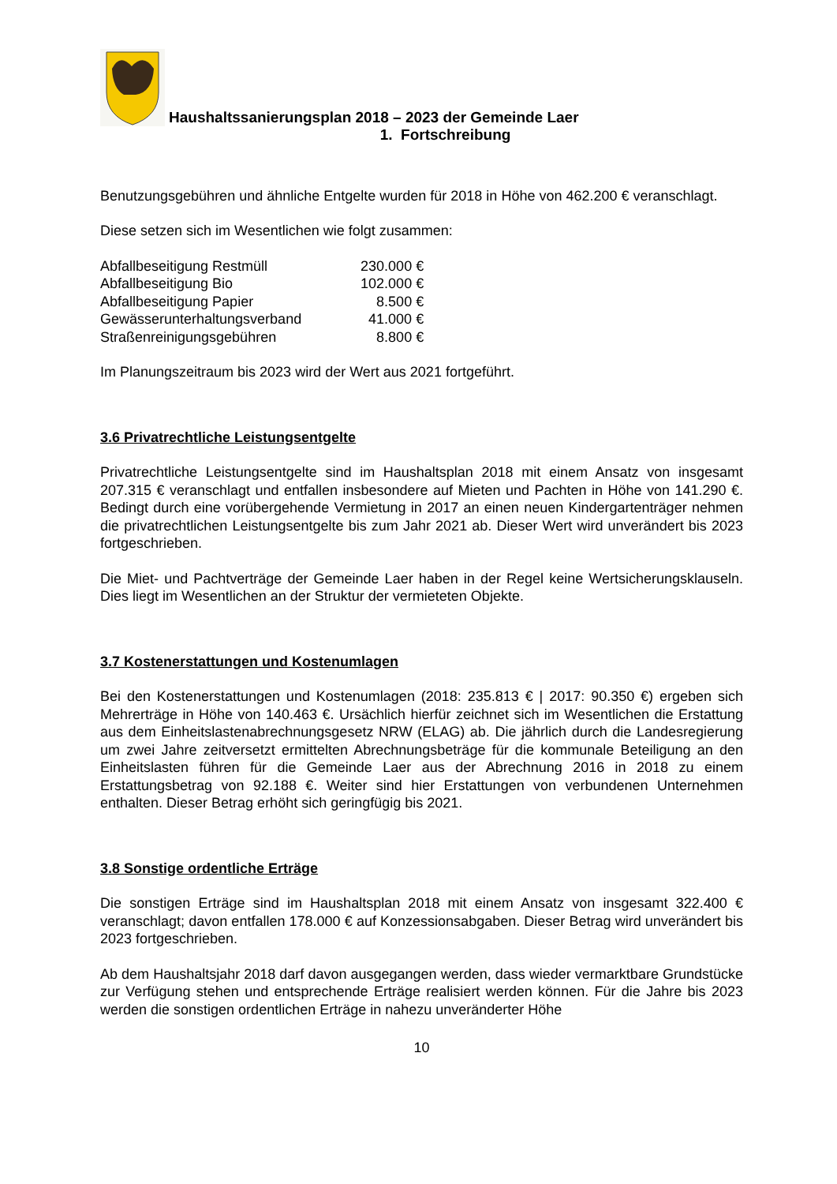Haushaltssanierungsplan 2018 – 2023 der Gemeinde Laer
1. Fortschreibung
Benutzungsgebühren und ähnliche Entgelte wurden für 2018 in Höhe von 462.200 € veranschlagt.
Diese setzen sich im Wesentlichen wie folgt zusammen:
| Abfallbeseitigung Restmüll | 230.000 € |
| Abfallbeseitigung Bio | 102.000 € |
| Abfallbeseitigung Papier | 8.500 € |
| Gewässerunterhaltungsverband | 41.000 € |
| Straßenreinigungsgebühren | 8.800 € |
Im Planungszeitraum bis 2023 wird der Wert aus 2021 fortgeführt.
3.6 Privatrechtliche Leistungsentgelte
Privatrechtliche Leistungsentgelte sind im Haushaltsplan 2018 mit einem Ansatz von insgesamt 207.315 € veranschlagt und entfallen insbesondere auf Mieten und Pachten in Höhe von 141.290 €. Bedingt durch eine vorübergehende Vermietung in 2017 an einen neuen Kindergartenträger nehmen die privatrechtlichen Leistungsentgelte bis zum Jahr 2021 ab. Dieser Wert wird unverändert bis 2023 fortgeschrieben.
Die Miet- und Pachtverträge der Gemeinde Laer haben in der Regel keine Wertsicherungsklauseln. Dies liegt im Wesentlichen an der Struktur der vermieteten Objekte.
3.7 Kostenerstattungen und Kostenumlagen
Bei den Kostenerstattungen und Kostenumlagen (2018: 235.813 € | 2017: 90.350 €) ergeben sich Mehrerträge in Höhe von 140.463 €. Ursächlich hierfür zeichnet sich im Wesentlichen die Erstattung aus dem Einheitslastenabrechnungsgesetz NRW (ELAG) ab. Die jährlich durch die Landesregierung um zwei Jahre zeitversetzt ermittelten Abrechnungsbeträge für die kommunale Beteiligung an den Einheitslasten führen für die Gemeinde Laer aus der Abrechnung 2016 in 2018 zu einem Erstattungsbetrag von 92.188 €. Weiter sind hier Erstattungen von verbundenen Unternehmen enthalten. Dieser Betrag erhöht sich geringfügig bis 2021.
3.8 Sonstige ordentliche Erträge
Die sonstigen Erträge sind im Haushaltsplan 2018 mit einem Ansatz von insgesamt 322.400 € veranschlagt; davon entfallen 178.000 € auf Konzessionsabgaben. Dieser Betrag wird unverändert bis 2023 fortgeschrieben.
Ab dem Haushaltsjahr 2018 darf davon ausgegangen werden, dass wieder vermarktbare Grundstücke zur Verfügung stehen und entsprechende Erträge realisiert werden können. Für die Jahre bis 2023 werden die sonstigen ordentlichen Erträge in nahezu unveränderter Höhe
10